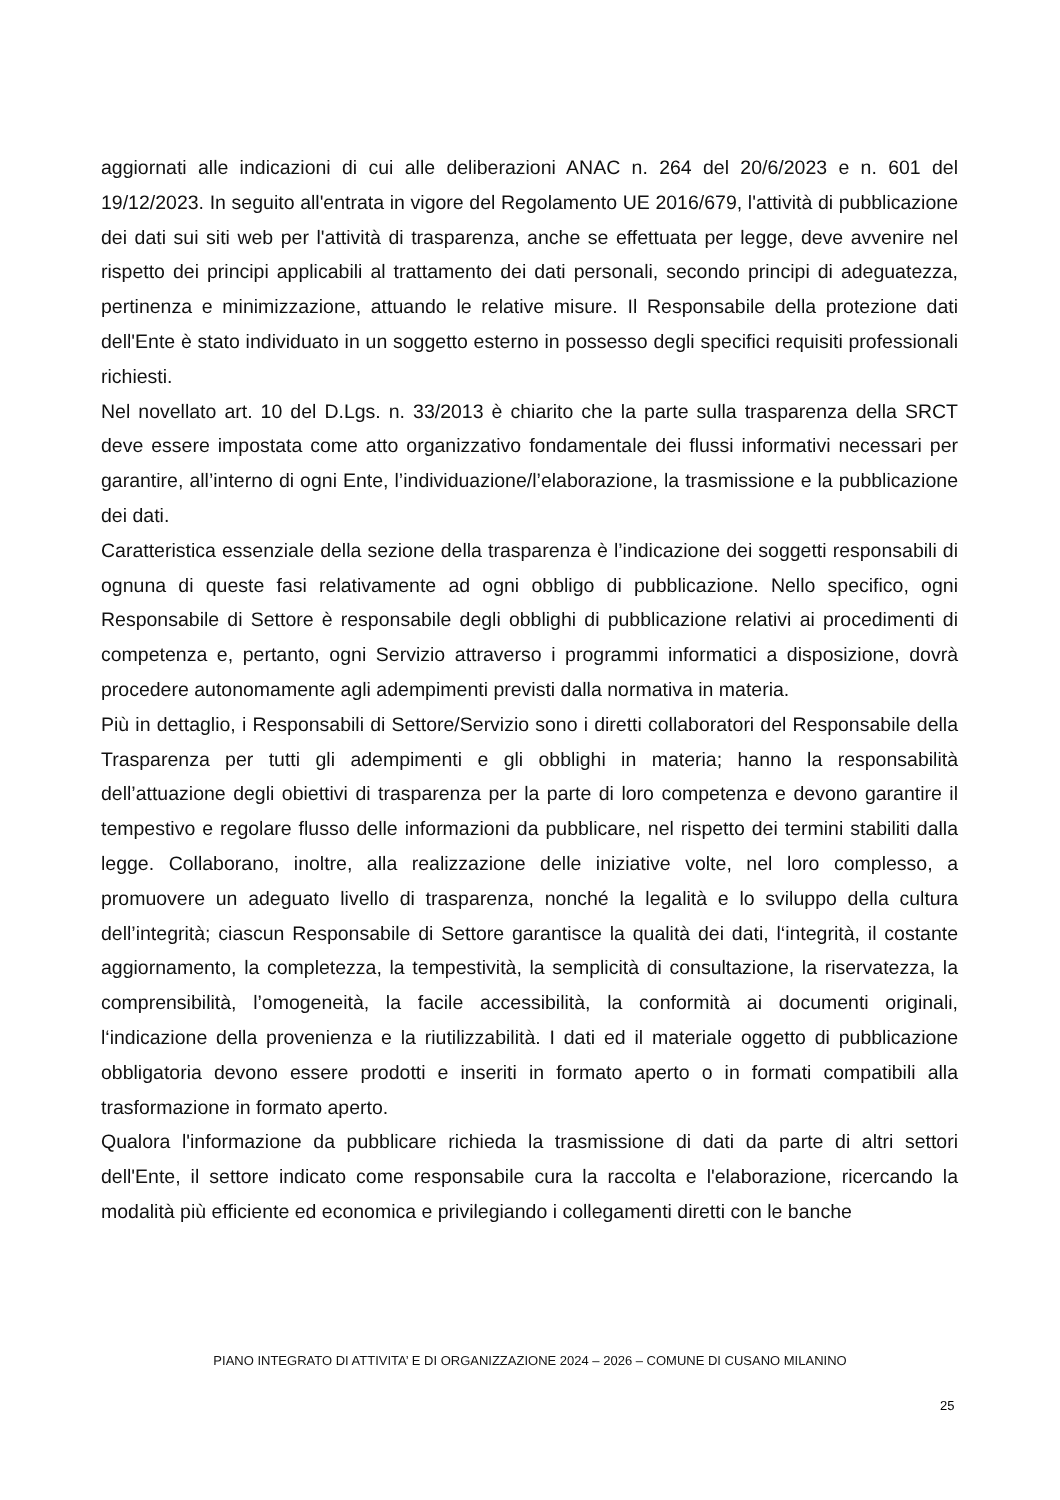aggiornati alle indicazioni di cui alle deliberazioni ANAC n. 264 del 20/6/2023 e n. 601 del 19/12/2023. In seguito all'entrata in vigore del Regolamento UE 2016/679, l'attività di pubblicazione dei dati sui siti web per l'attività di trasparenza, anche se effettuata per legge, deve avvenire nel rispetto dei principi applicabili al trattamento dei dati personali, secondo principi di adeguatezza, pertinenza e minimizzazione, attuando le relative misure. Il Responsabile della protezione dati dell'Ente è stato individuato in un soggetto esterno in possesso degli specifici requisiti professionali richiesti.
Nel novellato art. 10 del D.Lgs. n. 33/2013 è chiarito che la parte sulla trasparenza della SRCT deve essere impostata come atto organizzativo fondamentale dei flussi informativi necessari per garantire, all’interno di ogni Ente, l’individuazione/l’elaborazione, la trasmissione e la pubblicazione dei dati.
Caratteristica essenziale della sezione della trasparenza è l’indicazione dei soggetti responsabili di ognuna di queste fasi relativamente ad ogni obbligo di pubblicazione. Nello specifico, ogni Responsabile di Settore è responsabile degli obblighi di pubblicazione relativi ai procedimenti di competenza e, pertanto, ogni Servizio attraverso i programmi informatici a disposizione, dovrà procedere autonomamente agli adempimenti previsti dalla normativa in materia.
Più in dettaglio, i Responsabili di Settore/Servizio sono i diretti collaboratori del Responsabile della Trasparenza per tutti gli adempimenti e gli obblighi in materia; hanno la responsabilità dell’attuazione degli obiettivi di trasparenza per la parte di loro competenza e devono garantire il tempestivo e regolare flusso delle informazioni da pubblicare, nel rispetto dei termini stabiliti dalla legge. Collaborano, inoltre, alla realizzazione delle iniziative volte, nel loro complesso, a promuovere un adeguato livello di trasparenza, nonché la legalità e lo sviluppo della cultura dell’integrità; ciascun Responsabile di Settore garantisce la qualità dei dati, l‘integrità, il costante aggiornamento, la completezza, la tempestività, la semplicità di consultazione, la riservatezza, la comprensibilità, l’omogeneità, la facile accessibilità, la conformità ai documenti originali, l‘indicazione della provenienza e la riutilizzabilità. I dati ed il materiale oggetto di pubblicazione obbligatoria devono essere prodotti e inseriti in formato aperto o in formati compatibili alla trasformazione in formato aperto.
Qualora l'informazione da pubblicare richieda la trasmissione di dati da parte di altri settori dell'Ente, il settore indicato come responsabile cura la raccolta e l'elaborazione, ricercando la modalità più efficiente ed economica e privilegiando i collegamenti diretti con le banche
PIANO INTEGRATO DI ATTIVITA’ E DI ORGANIZZAZIONE 2024 – 2026 – COMUNE DI CUSANO MILANINO
25